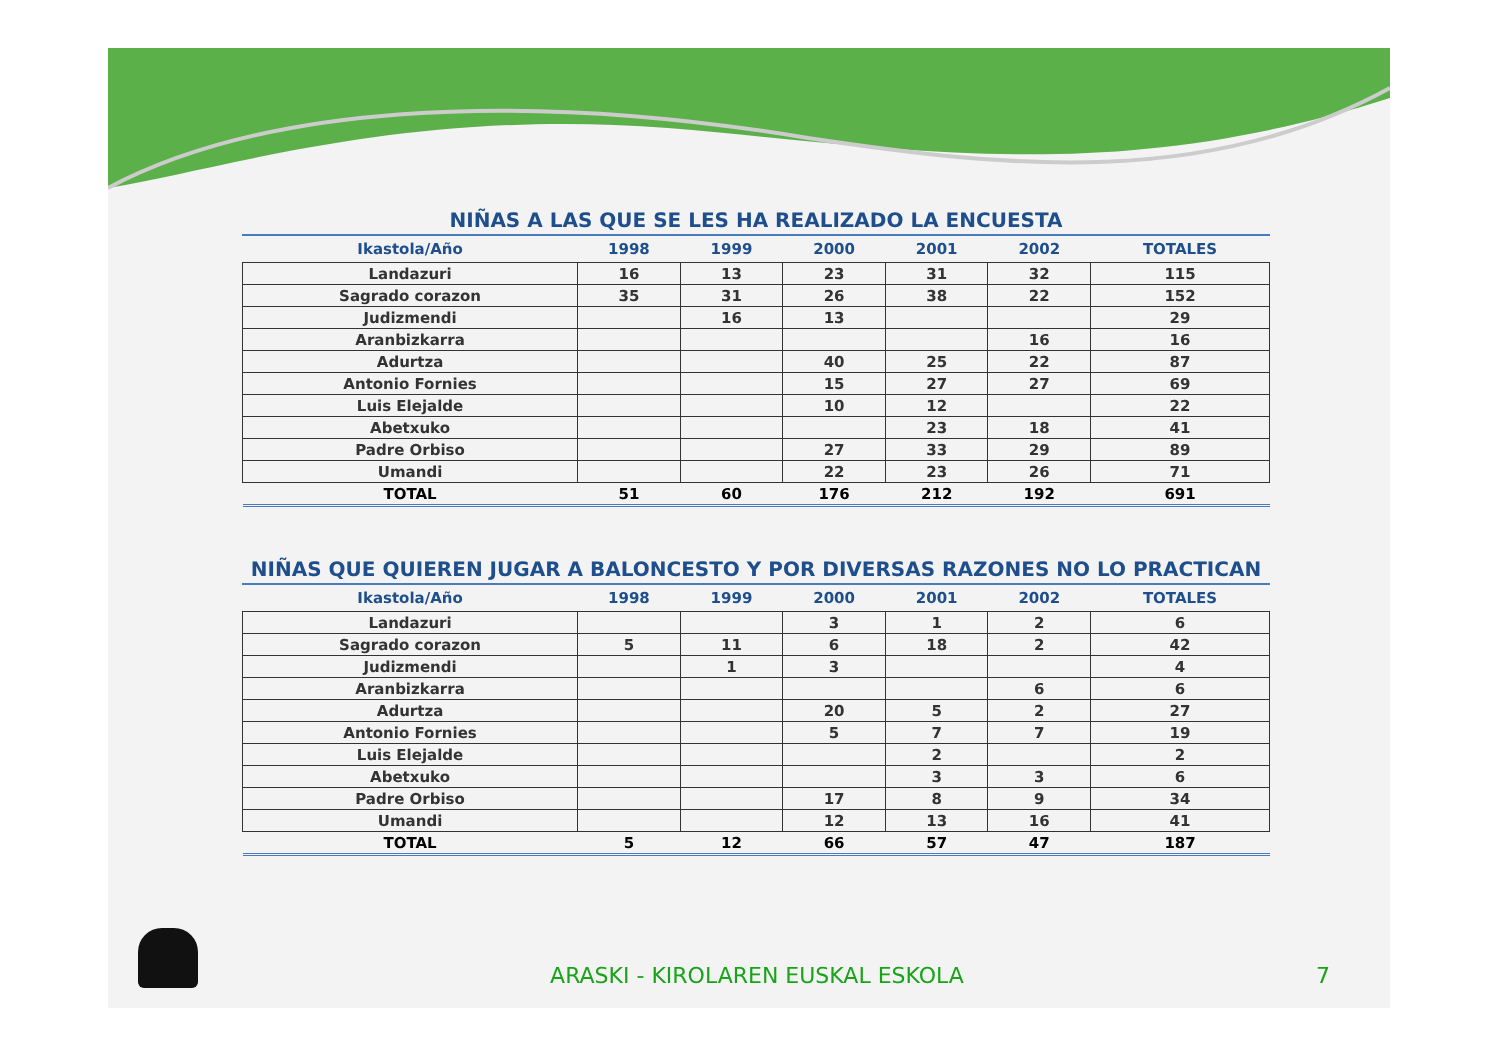NIÑAS A LAS QUE SE LES HA REALIZADO LA ENCUESTA
| Ikastola/Año | 1998 | 1999 | 2000 | 2001 | 2002 | TOTALES |
| --- | --- | --- | --- | --- | --- | --- |
| Landazuri | 16 | 13 | 23 | 31 | 32 | 115 |
| Sagrado corazon | 35 | 31 | 26 | 38 | 22 | 152 |
| Judizmendi | | 16 | 13 | | | 29 |
| Aranbizkarra | | | | | 16 | 16 |
| Adurtza | | | 40 | 25 | 22 | 87 |
| Antonio Fornies | | | 15 | 27 | 27 | 69 |
| Luis Elejalde | | | 10 | 12 | | 22 |
| Abetxuko | | | | 23 | 18 | 41 |
| Padre Orbiso | | | 27 | 33 | 29 | 89 |
| Umandi | | | 22 | 23 | 26 | 71 |
| TOTAL | 51 | 60 | 176 | 212 | 192 | 691 |
NIÑAS QUE QUIEREN JUGAR A BALONCESTO Y POR DIVERSAS RAZONES NO LO PRACTICAN
| Ikastola/Año | 1998 | 1999 | 2000 | 2001 | 2002 | TOTALES |
| --- | --- | --- | --- | --- | --- | --- |
| Landazuri | | | 3 | 1 | 2 | 6 |
| Sagrado corazon | 5 | 11 | 6 | 18 | 2 | 42 |
| Judizmendi | | 1 | 3 | | | 4 |
| Aranbizkarra | | | | | 6 | 6 |
| Adurtza | | | 20 | 5 | 2 | 27 |
| Antonio Fornies | | | 5 | 7 | 7 | 19 |
| Luis Elejalde | | | | 2 | | 2 |
| Abetxuko | | | | 3 | 3 | 6 |
| Padre Orbiso | | | 17 | 8 | 9 | 34 |
| Umandi | | | 12 | 13 | 16 | 41 |
| TOTAL | 5 | 12 | 66 | 57 | 47 | 187 |
ARASKI - KIROLAREN EUSKAL ESKOLA 7